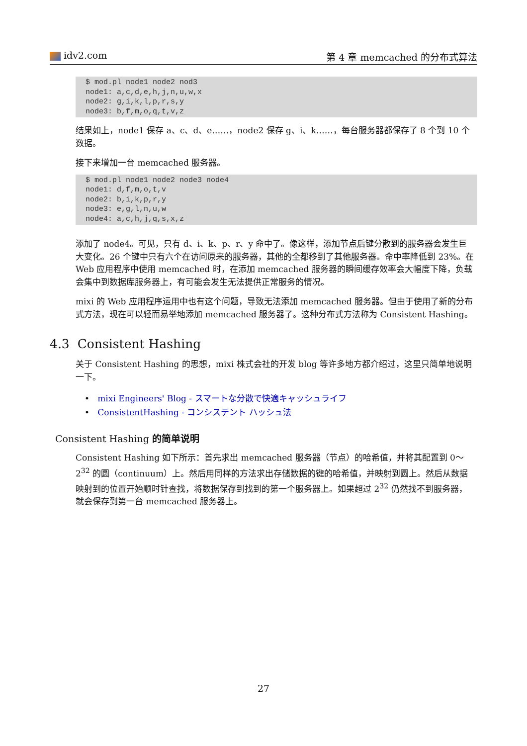idv2.com 第 4 章 memcached 的分布式算法
$ mod.pl node1 node2 nod3
node1: a,c,d,e,h,j,n,u,w,x
node2: g,i,k,l,p,r,s,y
node3: b,f,m,o,q,t,v,z
结果如上，node1 保存 a、c、d、e……，node2 保存 g、i、k……，每台服务器都保存了 8 个到 10 个数据。
接下来增加一台 memcached 服务器。
$ mod.pl node1 node2 node3 node4
node1: d,f,m,o,t,v
node2: b,i,k,p,r,y
node3: e,g,l,n,u,w
node4: a,c,h,j,q,s,x,z
添加了 node4。可见，只有 d、i、k、p、r、y 命中了。像这样，添加节点后键分散到的服务器会发生巨大变化。26 个键中只有六个在访问原来的服务器，其他的全都移到了其他服务器。命中率降低到 23%。在 Web 应用程序中使用 memcached 时，在添加 memcached 服务器的瞬间缓存效率会大幅度下降，负载会集中到数据库服务器上，有可能会发生无法提供正常服务的情况。
mixi 的 Web 应用程序运用中也有这个问题，导致无法添加 memcached 服务器。但由于使用了新的分布式方法，现在可以轻而易举地添加 memcached 服务器了。这种分布式方法称为 Consistent Hashing。
4.3 Consistent Hashing
关于 Consistent Hashing 的思想，mixi 株式会社的开发 blog 等许多地方都介绍过，这里只简单地说明一下。
• mixi Engineers' Blog - スマートな分散で快適キャッシュライフ
• ConsistentHashing - コンシステント ハッシュ法
Consistent Hashing 的简单说明
Consistent Hashing 如下所示：首先求出 memcached 服务器（节点）的哈希值，并将其配置到 0～2<sup>32</sup> 的圆（continuum）上。然后用同样的方法求出存储数据的键的哈希值，并映射到圆上。然后从数据映射到的位置开始顺时针查找，将数据保存到找到的第一个服务器上。如果超过 2<sup>32</sup> 仍然找不到服务器，就会保存到第一台 memcached 服务器上。
27